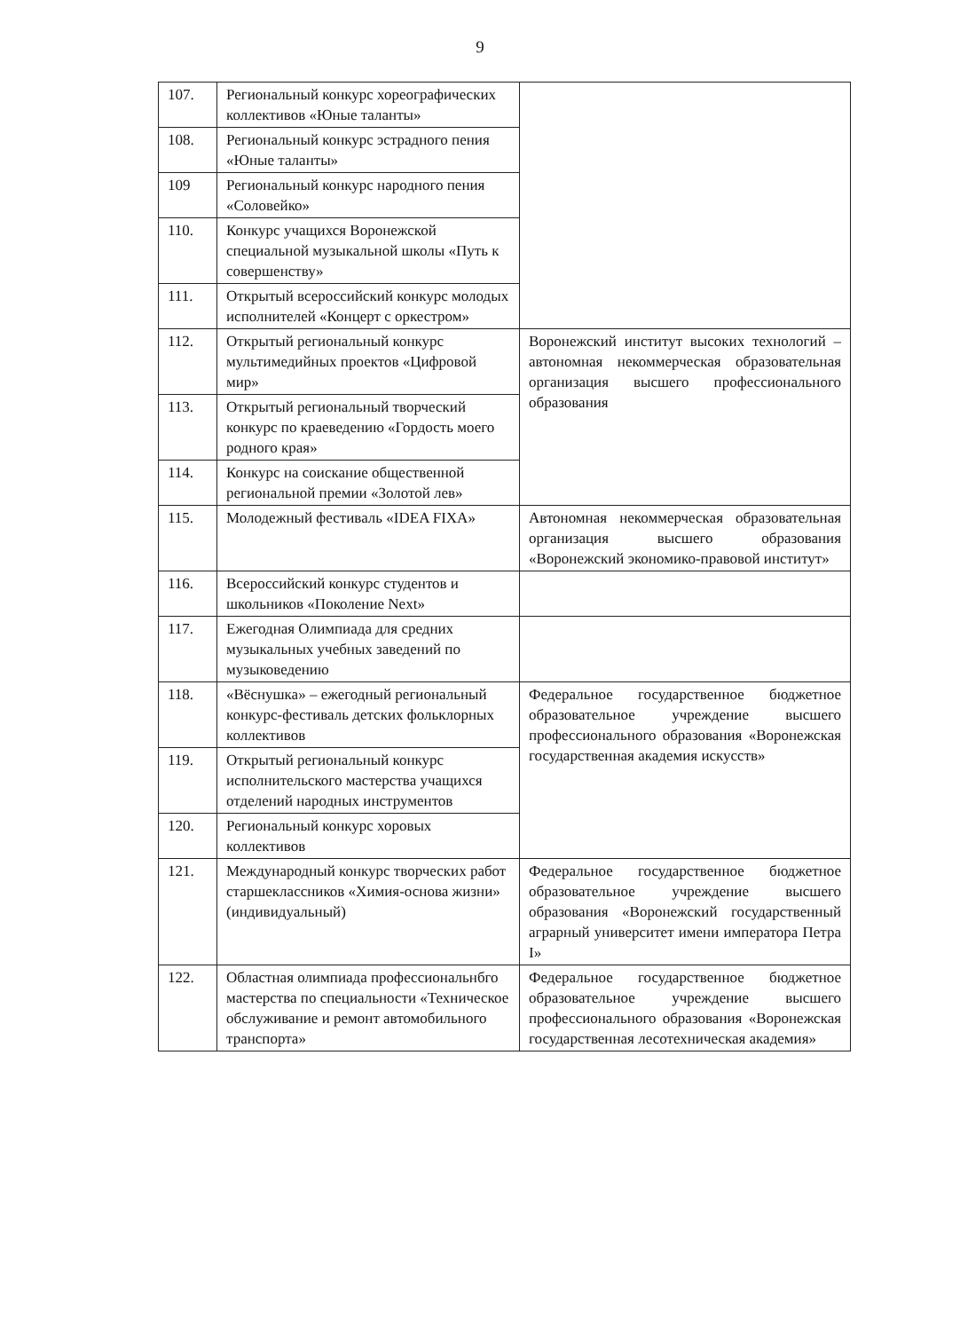9
| 107. | Региональный конкурс хореографических коллективов «Юные таланты» | |
| 108. | Региональный конкурс эстрадного пения «Юные таланты» | |
| 109 | Региональный конкурс народного пения «Соловейко» | |
| 110. | Конкурс учащихся Воронежской специальной музыкальной школы «Путь к совершенству» | |
| 111. | Открытый всероссийский конкурс молодых исполнителей «Концерт с оркестром» | |
| 112. | Открытый региональный конкурс мультимедийных проектов «Цифровой мир» | Воронежский институт высоких технологий – автономная некоммерческая образовательная организация высшего профессионального образования |
| 113. | Открытый региональный творческий конкурс по краеведению «Гордость моего родного края» | |
| 114. | Конкурс на соискание общественной региональной премии «Золотой лев» | |
| 115. | Молодежный фестиваль «IDEA FIXA» | Автономная некоммерческая образовательная организация высшего образования «Воронежский экономико-правовой институт» |
| 116. | Всероссийский конкурс студентов и школьников «Поколение Next» | |
| 117. | Ежегодная Олимпиада для средних музыкальных учебных заведений по музыковедению | |
| 118. | «Вёснушка» – ежегодный региональный конкурс-фестиваль детских фольклорных коллективов | Федеральное государственное бюджетное образовательное учреждение высшего профессионального образования «Воронежская государственная академия искусств» |
| 119. | Открытый региональный конкурс исполнительского мастерства учащихся отделений народных инструментов | |
| 120. | Региональный конкурс хоровых коллективов | |
| 121. | Международный конкурс творческих работ старшеклассников «Химия-основа жизни» (индивидуальный) | Федеральное государственное бюджетное образовательное учреждение высшего образования «Воронежский государственный аграрный университет имени императора Петра I» |
| 122. | Областная олимпиада профессиональнбго мастерства по специальности «Техническое обслуживание и ремонт автомобильного транспорта» | Федеральное государственное бюджетное образовательное учреждение высшего профессионального образования «Воронежская государственная лесотехническая академия» |